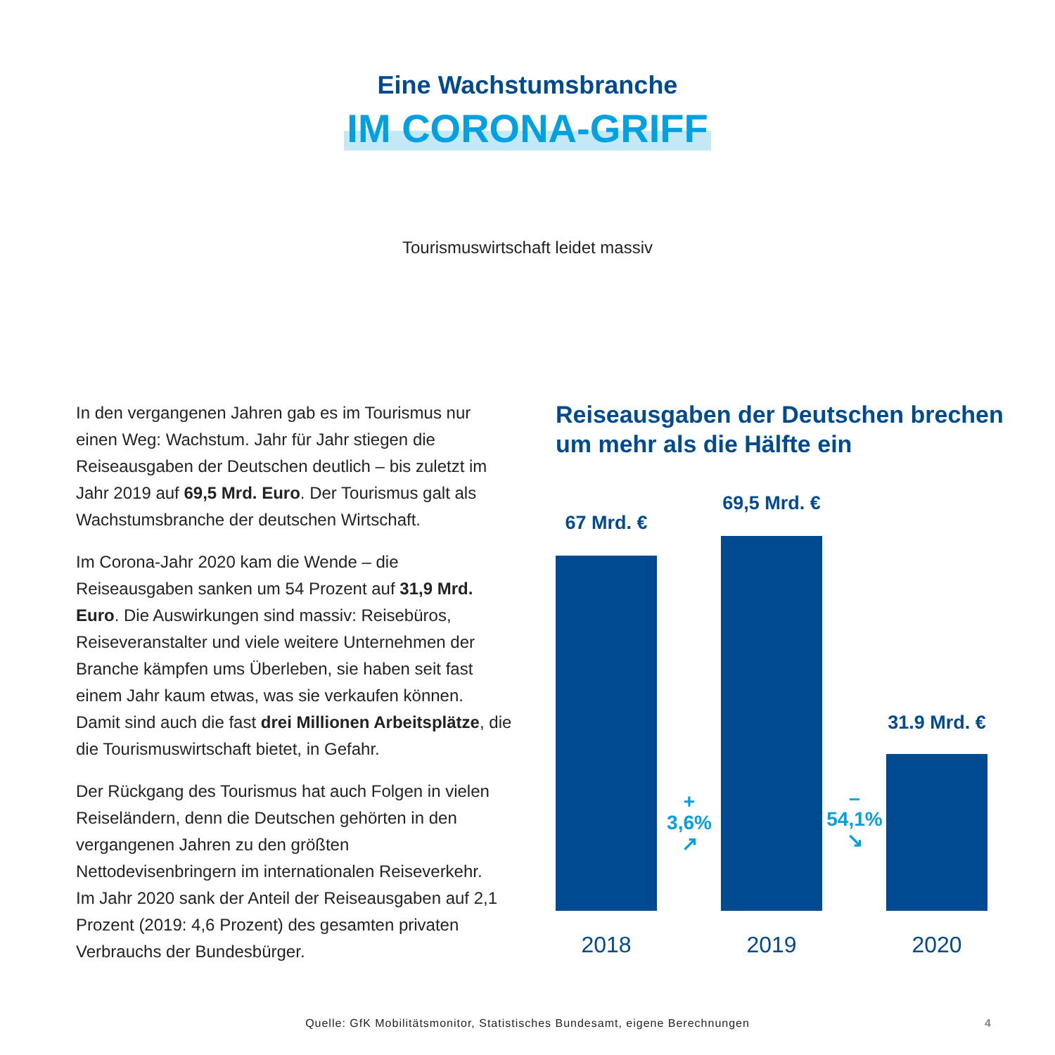Eine Wachstumsbranche
IM CORONA-GRIFF
Tourismuswirtschaft leidet massiv
In den vergangenen Jahren gab es im Tourismus nur einen Weg: Wachstum. Jahr für Jahr stiegen die Reiseausgaben der Deutschen deutlich – bis zuletzt im Jahr 2019 auf 69,5 Mrd. Euro. Der Tourismus galt als Wachstumsbranche der deutschen Wirtschaft.
Im Corona-Jahr 2020 kam die Wende – die Reiseausgaben sanken um 54 Prozent auf 31,9 Mrd. Euro. Die Auswirkungen sind massiv: Reisebüros, Reiseveranstalter und viele weitere Unternehmen der Branche kämpfen ums Überleben, sie haben seit fast einem Jahr kaum etwas, was sie verkaufen können. Damit sind auch die fast drei Millionen Arbeitsplätze, die die Tourismuswirtschaft bietet, in Gefahr.
Der Rückgang des Tourismus hat auch Folgen in vielen Reiseländern, denn die Deutschen gehörten in den vergangenen Jahren zu den größten Nettodevisenbringern im internationalen Reiseverkehr.
Im Jahr 2020 sank der Anteil der Reiseausgaben auf 2,1 Prozent (2019: 4,6 Prozent) des gesamten privaten Verbrauchs der Bundesbürger.
Reiseausgaben der Deutschen brechen um mehr als die Hälfte ein
67 Mrd. €
69,5 Mrd. €
31.9 Mrd. €
+
3,6%
↗
–
54,1%
↘
2018 2019 2020
Quelle: GfK Mobilitätsmonitor, Statistisches Bundesamt, eigene Berechnungen 4